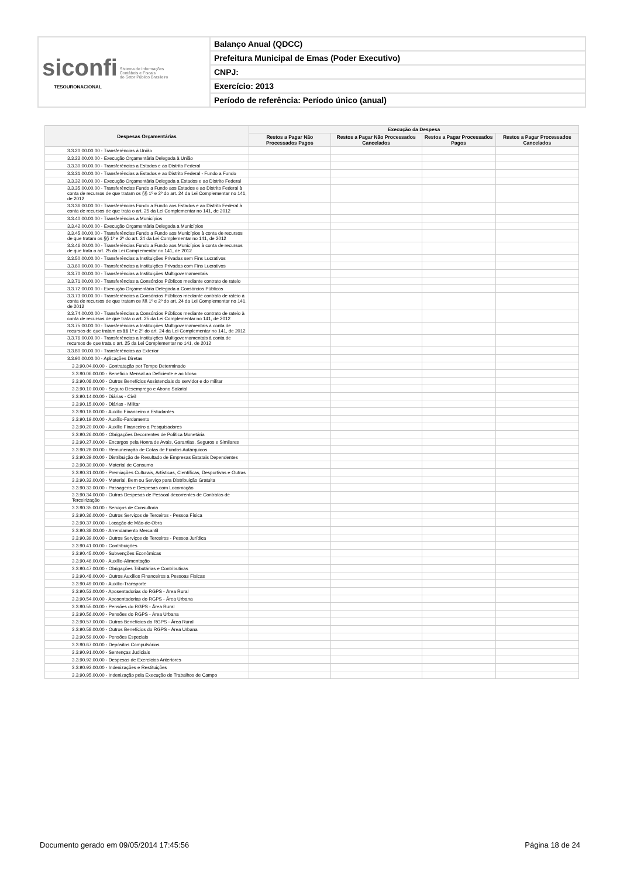| siconfi Sistema de Informações Contábeis e Fiscais do Setor Público Brasileiro TESOURONACIONAL | Balanço Anual (QDCC) |
| | Prefeitura Municipal de Emas (Poder Executivo) |
| | CNPJ: |
| | Exercício: 2013 |
| | Período de referência: Período único (anual) |
| Despesas Orçamentárias | Execução da Despesa | | | |
| --- | --- | --- | --- | --- |
| | Restos a Pagar Não Processados Pagos | Restos a Pagar Não Processados Cancelados | Restos a Pagar Processados Pagos | Restos a Pagar Processados Cancelados |
| 3.3.20.00.00.00 - Transferências à União | | | | |
| 3.3.22.00.00.00 - Execução Orçamentária Delegada à União | | | | |
| 3.3.30.00.00.00 - Transferências a Estados e ao Distrito Federal | | | | |
| 3.3.31.00.00.00 - Transferências a Estados e ao Distrito Federal - Fundo a Fundo | | | | |
| 3.3.32.00.00.00 - Execução Orçamentária Delegada a Estados e ao Distrito Federal | | | | |
| 3.3.35.00.00.00 - Transferências Fundo a Fundo aos Estados e ao Distrito Federal à conta de recursos de que tratam os §§ 1º e 2º do art. 24 da Lei Complementar no 141, de 2012 | | | | |
| 3.3.36.00.00.00 - Transferências Fundo a Fundo aos Estados e ao Distrito Federal à conta de recursos de que trata o art. 25 da Lei Complementar no 141, de 2012 | | | | |
| 3.3.40.00.00.00 - Transferências a Municípios | | | | |
| 3.3.42.00.00.00 - Execução Orçamentária Delegada a Municípios | | | | |
| 3.3.45.00.00.00 - Transferências Fundo a Fundo aos Municípios à conta de recursos de que tratam os §§ 1º e 2º do art. 24 da Lei Complementar no 141, de 2012 | | | | |
| 3.3.46.00.00.00 - Transferências Fundo a Fundo aos Municípios à conta de recursos de que trata o art. 25 da Lei Complementar no 141, de 2012 | | | | |
| 3.3.50.00.00.00 - Transferências a Instituições Privadas sem Fins Lucrativos | | | | |
| 3.3.60.00.00.00 - Transferências a Instituições Privadas com Fins Lucrativos | | | | |
| 3.3.70.00.00.00 - Transferências a Instituições Multigovernamentais | | | | |
| 3.3.71.00.00.00 - Transferências a Consórcios Públicos mediante contrato de rateio | | | | |
| 3.3.72.00.00.00 - Execução Orçamentária Delegada a Consórcios Públicos | | | | |
| 3.3.73.00.00.00 - Transferências a Consórcios Públicos mediante contrato de rateio à conta de recursos de que tratam os §§ 1º e 2º do art. 24 da Lei Complementar no 141, de 2012 | | | | |
| 3.3.74.00.00.00 - Transferências a Consórcios Públicos mediante contrato de rateio à conta de recursos de que trata o art. 25 da Lei Complementar no 141, de 2012 | | | | |
| 3.3.75.00.00.00 - Transferências a Instituições Multigovernamentais à conta de recursos de que tratam os §§ 1º e 2º do art. 24 da Lei Complementar no 141, de 2012 | | | | |
| 3.3.76.00.00.00 - Transferências a Instituições Multigovernamentais à conta de recursos de que trata o art. 25 da Lei Complementar no 141, de 2012 | | | | |
| 3.3.80.00.00.00 - Transferências ao Exterior | | | | |
| 3.3.90.00.00.00 - Aplicações Diretas | | | | |
| 3.3.90.04.00.00 - Contratação por Tempo Determinado | | | | |
| 3.3.90.06.00.00 - Benefício Mensal ao Deficiente e ao Idoso | | | | |
| 3.3.90.08.00.00 - Outros Benefícios Assistenciais do servidor e do militar | | | | |
| 3.3.90.10.00.00 - Seguro Desemprego e Abono Salarial | | | | |
| 3.3.90.14.00.00 - Diárias - Civil | | | | |
| 3.3.90.15.00.00 - Diárias - Militar | | | | |
| 3.3.90.18.00.00 - Auxílio Financeiro a Estudantes | | | | |
| 3.3.90.19.00.00 - Auxílio-Fardamento | | | | |
| 3.3.90.20.00.00 - Auxílio Financeiro a Pesquisadores | | | | |
| 3.3.90.26.00.00 - Obrigações Decorrentes de Política Monetária | | | | |
| 3.3.90.27.00.00 - Encargos pela Honra de Avais, Garantias, Seguros e Similares | | | | |
| 3.3.90.28.00.00 - Remuneração de Cotas de Fundos Autárquicos | | | | |
| 3.3.90.29.00.00 - Distribuição de Resultado de Empresas Estatais Dependentes | | | | |
| 3.3.90.30.00.00 - Material de Consumo | | | | |
| 3.3.90.31.00.00 - Premiações Culturais, Artísticas, Científicas, Desportivas e Outras | | | | |
| 3.3.90.32.00.00 - Material, Bem ou Serviço para Distribuição Gratuita | | | | |
| 3.3.90.33.00.00 - Passagens e Despesas com Locomoção | | | | |
| 3.3.90.34.00.00 - Outras Despesas de Pessoal decorrentes de Contratos de Terceirização | | | | |
| 3.3.90.35.00.00 - Serviços de Consultoria | | | | |
| 3.3.90.36.00.00 - Outros Serviços de Terceiros - Pessoa Física | | | | |
| 3.3.90.37.00.00 - Locação de Mão-de-Obra | | | | |
| 3.3.90.38.00.00 - Arrendamento Mercantil | | | | |
| 3.3.90.39.00.00 - Outros Serviços de Terceiros - Pessoa Jurídica | | | | |
| 3.3.90.41.00.00 - Contribuições | | | | |
| 3.3.90.45.00.00 - Subvenções Econômicas | | | | |
| 3.3.90.46.00.00 - Auxílio-Alimentação | | | | |
| 3.3.90.47.00.00 - Obrigações Tributárias e Contributivas | | | | |
| 3.3.90.48.00.00 - Outros Auxílios Financeiros a Pessoas Físicas | | | | |
| 3.3.90.49.00.00 - Auxílio-Transporte | | | | |
| 3.3.90.53.00.00 - Aposentadorias do RGPS - Área Rural | | | | |
| 3.3.90.54.00.00 - Aposentadorias do RGPS - Área Urbana | | | | |
| 3.3.90.55.00.00 - Pensões do RGPS - Área Rural | | | | |
| 3.3.90.56.00.00 - Pensões do RGPS - Área Urbana | | | | |
| 3.3.90.57.00.00 - Outros Benefícios do RGPS - Área Rural | | | | |
| 3.3.90.58.00.00 - Outros Benefícios do RGPS - Área Urbana | | | | |
| 3.3.90.59.00.00 - Pensões Especiais | | | | |
| 3.3.90.67.00.00 - Depósitos Compulsórios | | | | |
| 3.3.90.91.00.00 - Sentenças Judiciais | | | | |
| 3.3.90.92.00.00 - Despesas de Exercícios Anteriores | | | | |
| 3.3.90.93.00.00 - Indenizações e Restituições | | | | |
| 3.3.90.95.00.00 - Indenização pela Execução de Trabalhos de Campo | | | | |
Documento gerado em 09/05/2014 17:45:56 Página 18 de 24